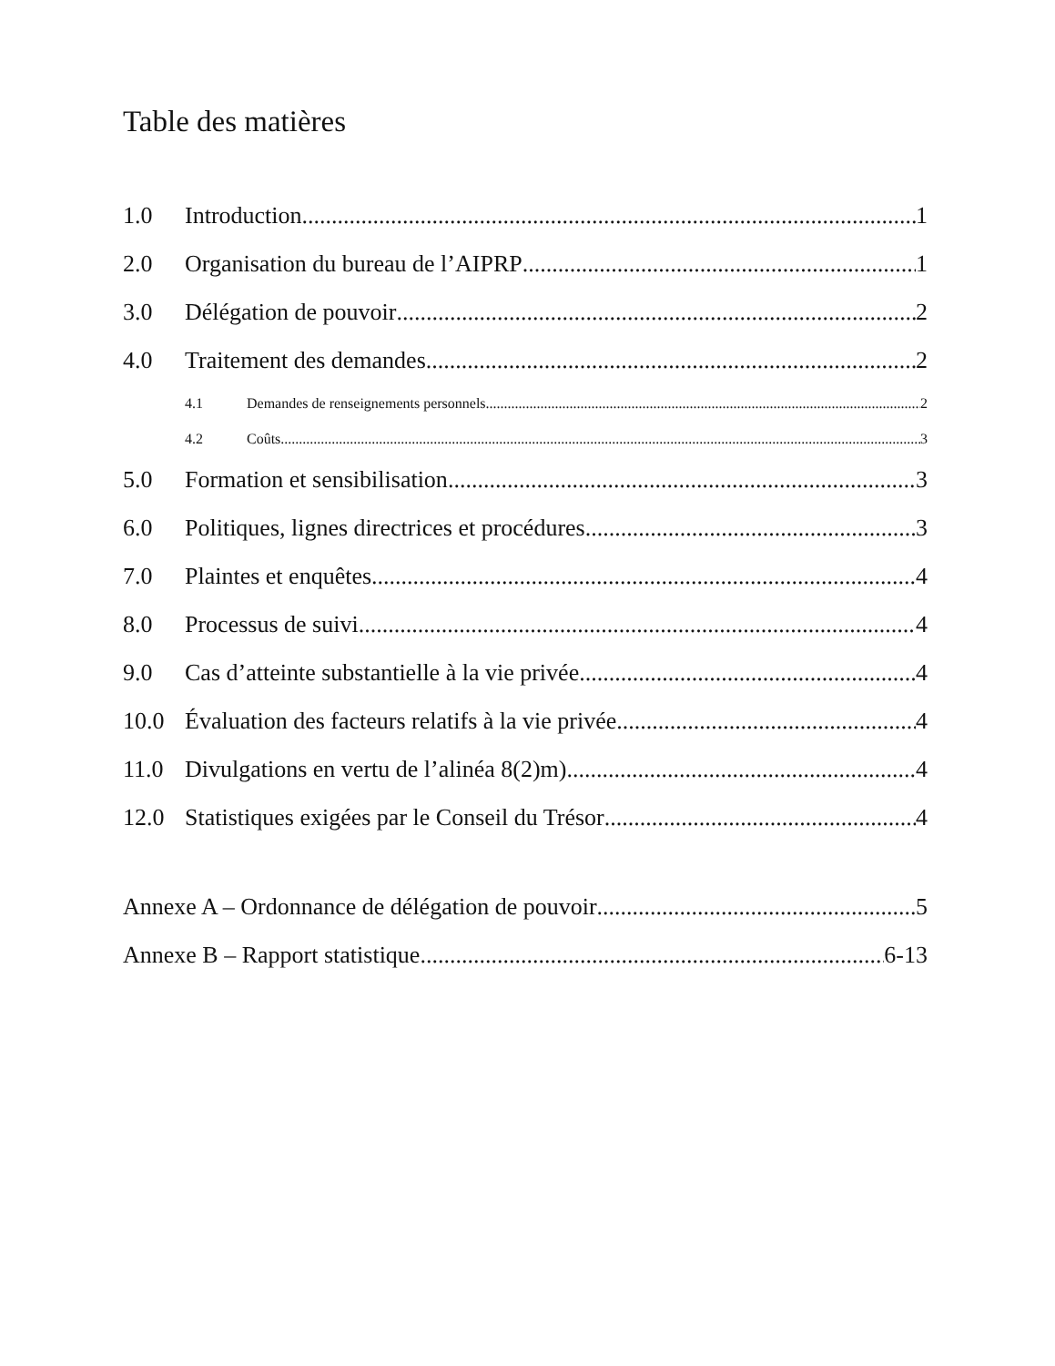Table des matières
1.0 Introduction 1
2.0 Organisation du bureau de l’AIPRP 1
3.0 Délégation de pouvoir 2
4.0 Traitement des demandes 2
4.1 Demandes de renseignements personnels 2
4.2 Coûts 3
5.0 Formation et sensibilisation 3
6.0 Politiques, lignes directrices et procédures 3
7.0 Plaintes et enquêtes 4
8.0 Processus de suivi 4
9.0 Cas d’atteinte substantielle à la vie privée 4
10.0 Évaluation des facteurs relatifs à la vie privée 4
11.0 Divulgations en vertu de l’alinéa 8(2)m) 4
12.0 Statistiques exigées par le Conseil du Trésor 4
Annexe A – Ordonnance de délégation de pouvoir 5
Annexe B – Rapport statistique 6-13